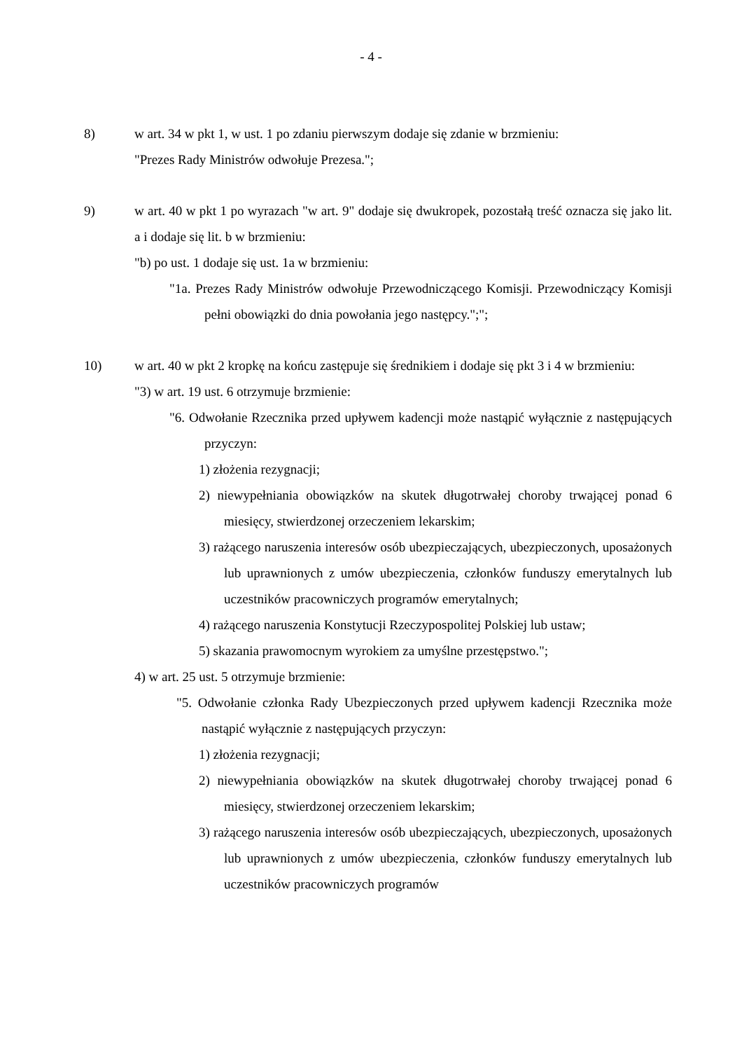- 4 -
8) w art. 34 w pkt 1, w ust. 1 po zdaniu pierwszym dodaje się zdanie w brzmieniu:
"Prezes Rady Ministrów odwołuje Prezesa.";
9) w art. 40 w pkt 1 po wyrazach "w art. 9" dodaje się dwukropek, pozostałą treść oznacza się jako lit. a i dodaje się lit. b w brzmieniu:
"b) po ust. 1 dodaje się ust. 1a w brzmieniu:
"1a. Prezes Rady Ministrów odwołuje Przewodniczącego Komisji. Przewodniczący Komisji pełni obowiązki do dnia powołania jego następcy.";";
10) w art. 40 w pkt 2 kropkę na końcu zastępuje się średnikiem i dodaje się pkt 3 i 4 w brzmieniu:
"3) w art. 19 ust. 6 otrzymuje brzmienie:
"6. Odwołanie Rzecznika przed upływem kadencji może nastąpić wyłącznie z następujących przyczyn:
1) złożenia rezygnacji;
2) niewypełniania obowiązków na skutek długotrwałej choroby trwającej ponad 6 miesięcy, stwierdzonej orzeczeniem lekarskim;
3) rażącego naruszenia interesów osób ubezpieczających, ubezpieczonych, uposażonych lub uprawnionych z umów ubezpieczenia, członków funduszy emerytalnych lub uczestników pracowniczych programów emerytalnych;
4) rażącego naruszenia Konstytucji Rzeczypospolitej Polskiej lub ustaw;
5) skazania prawomocnym wyrokiem za umyślne przestępstwo.";
4) w art. 25 ust. 5 otrzymuje brzmienie:
"5. Odwołanie członka Rady Ubezpieczonych przed upływem kadencji Rzecznika może nastąpić wyłącznie z następujących przyczyn:
1) złożenia rezygnacji;
2) niewypełniania obowiązków na skutek długotrwałej choroby trwającej ponad 6 miesięcy, stwierdzonej orzeczeniem lekarskim;
3) rażącego naruszenia interesów osób ubezpieczających, ubezpieczonych, uposażonych lub uprawnionych z umów ubezpieczenia, członków funduszy emerytalnych lub uczestników pracowniczych programów